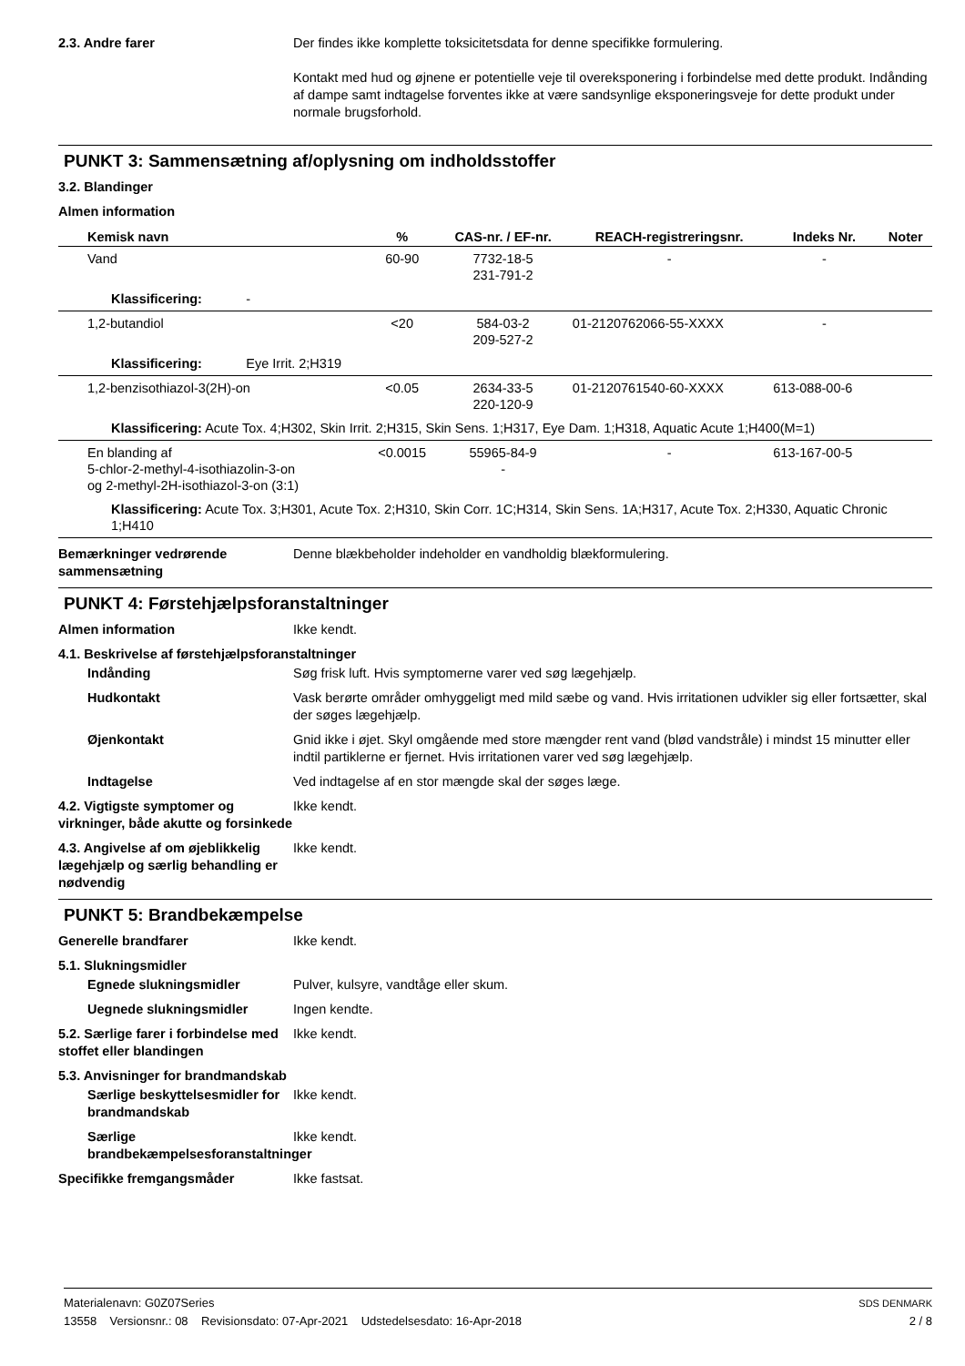2.3. Andre farer Der findes ikke komplette toksicitetsdata for denne specifikke formulering.
Kontakt med hud og øjnene er potentielle veje til overeksponering i forbindelse med dette produkt. Indånding af dampe samt indtagelse forventes ikke at være sandsynlige eksponeringsveje for dette produkt under normale brugsforhold.
PUNKT 3: Sammensætning af/oplysning om indholdsstoffer
3.2. Blandinger
Almen information
| Kemisk navn | % | CAS-nr. / EF-nr. | REACH-registreringsnr. | Indeks Nr. | Noter |
| --- | --- | --- | --- | --- | --- |
| Vand | 60-90 | 7732-18-5 231-791-2 | - | - | |
| Klassificering: - | | | | | |
| 1,2-butandiol | <20 | 584-03-2 209-527-2 | 01-2120762066-55-XXXX | - | |
| Klassificering: Eye Irrit. 2;H319 | | | | | |
| 1,2-benzisothiazol-3(2H)-on | <0.05 | 2634-33-5 220-120-9 | 01-2120761540-60-XXXX | 613-088-00-6 | |
| Klassificering: Acute Tox. 4;H302, Skin Irrit. 2;H315, Skin Sens. 1;H317, Eye Dam. 1;H318, Aquatic Acute 1;H400(M=1) | | | | | |
| En blanding af 5-chlor-2-methyl-4-isothiazolin-3-on og 2-methyl-2H-isothiazol-3-on (3:1) | <0.0015 | 55965-84-9 - | - | 613-167-00-5 | |
| Klassificering: Acute Tox. 3;H301, Acute Tox. 2;H310, Skin Corr. 1C;H314, Skin Sens. 1A;H317, Acute Tox. 2;H330, Aquatic Chronic 1;H410 | | | | | |
Bemærkninger vedrørende sammensætning
Denne blækbeholder indeholder en vandholdig blækformulering.
PUNKT 4: Førstehjælpsforanstaltninger
Almen information Ikke kendt.
4.1. Beskrivelse af førstehjælpsforanstaltninger
Indånding Søg frisk luft. Hvis symptomerne varer ved søg lægehjælp.
Hudkontakt Vask berørte områder omhyggeligt med mild sæbe og vand. Hvis irritationen udvikler sig eller fortsætter, skal der søges lægehjælp.
Øjenkontakt Gnid ikke i øjet. Skyl omgående med store mængder rent vand (blød vandstråle) i mindst 15 minutter eller indtil partiklerne er fjernet. Hvis irritationen varer ved søg lægehjælp.
Indtagelse Ved indtagelse af en stor mængde skal der søges læge.
4.2. Vigtigste symptomer og virkninger, både akutte og forsinkede
Ikke kendt.
4.3. Angivelse af om øjeblikkelig lægehjælp og særlig behandling er nødvendig
Ikke kendt.
PUNKT 5: Brandbekæmpelse
Generelle brandfarer Ikke kendt.
5.1. Slukningsmidler
Egnede slukningsmidler Pulver, kulsyre, vandtåge eller skum.
Uegnede slukningsmidler Ingen kendte.
5.2. Særlige farer i forbindelse med stoffet eller blandingen
Ikke kendt.
5.3. Anvisninger for brandmandskab
Særlige beskyttelsesmidler for brandmandskab
Ikke kendt.
Særlige brandbekæmpelsesforanstaltninger
Ikke kendt.
Specifikke fremgangsmåder Ikke fastsat.
Materialenavn: G0Z07Series
13558 Versionsnr.: 08 Revisionsdato: 07-Apr-2021 Udstedelsesdato: 16-Apr-2018
SDS DENMARK
2 / 8